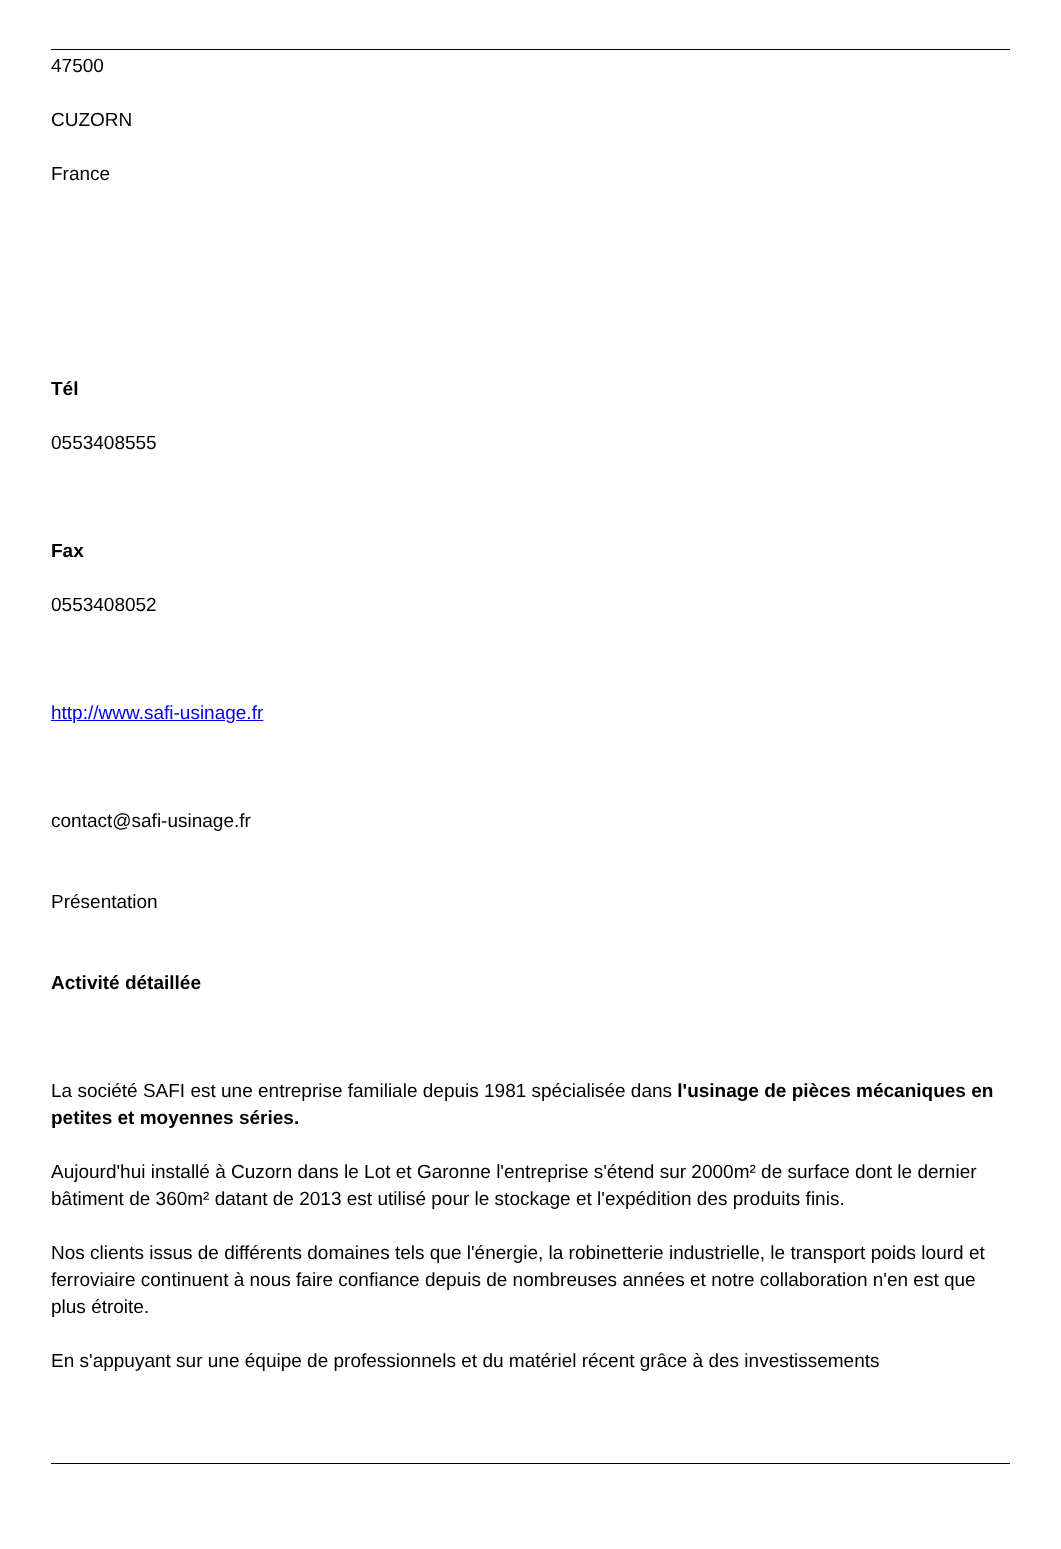47500
CUZORN
France
Tél
0553408555
Fax
0553408052
http://www.safi-usinage.fr
contact@safi-usinage.fr
Présentation
Activité détaillée
La société SAFI est une entreprise familiale depuis 1981 spécialisée dans l'usinage de pièces mécaniques en petites et moyennes séries.
Aujourd'hui installé à Cuzorn dans le Lot et Garonne l'entreprise s'étend sur 2000m² de surface dont le dernier bâtiment de 360m² datant de 2013 est utilisé pour le stockage et l'expédition des produits finis.
Nos clients issus de différents domaines tels que l'énergie, la robinetterie industrielle, le transport poids lourd et ferroviaire continuent à nous faire confiance depuis de nombreuses années et notre collaboration n'en est que plus étroite.
En s'appuyant sur une équipe de professionnels et du matériel récent grâce à des investissements